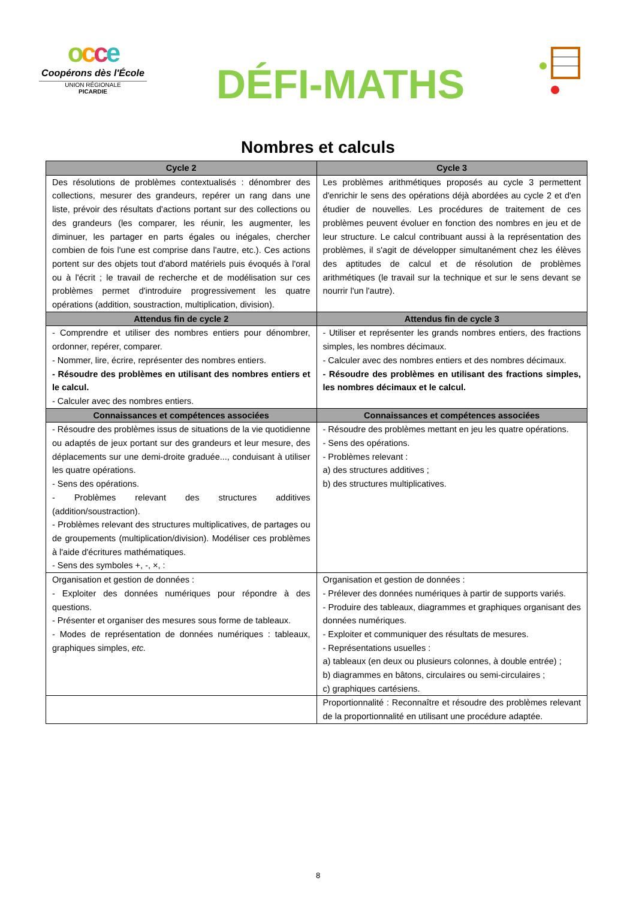occe
Coopérons dès l'École
UNION RÉGIONALE
PICARDIE
DÉFI-MATHS
Nombres et calculs
| Cycle 2 | Cycle 3 |
| --- | --- |
| Des résolutions de problèmes contextualisés : dénombrer des collections, mesurer des grandeurs, repérer un rang dans une liste, prévoir des résultats d'actions portant sur des collections ou des grandeurs (les comparer, les réunir, les augmenter, les diminuer, les partager en parts égales ou inégales, chercher combien de fois l'une est comprise dans l'autre, etc.). Ces actions portent sur des objets tout d'abord matériels puis évoqués à l'oral ou à l'écrit ; le travail de recherche et de modélisation sur ces problèmes permet d'introduire progressivement les quatre opérations (addition, soustraction, multiplication, division). | Les problèmes arithmétiques proposés au cycle 3 permettent d'enrichir le sens des opérations déjà abordées au cycle 2 et d'en étudier de nouvelles. Les procédures de traitement de ces problèmes peuvent évoluer en fonction des nombres en jeu et de leur structure. Le calcul contribuant aussi à la représentation des problèmes, il s'agit de développer simultanément chez les élèves des aptitudes de calcul et de résolution de problèmes arithmétiques (le travail sur la technique et sur le sens devant se nourrir l'un l'autre). |
| Attendus fin de cycle 2 | Attendus fin de cycle 3 |
| - Comprendre et utiliser des nombres entiers pour dénombrer, ordonner, repérer, comparer. - Nommer, lire, écrire, représenter des nombres entiers. - Résoudre des problèmes en utilisant des nombres entiers et le calcul. - Calculer avec des nombres entiers. | - Utiliser et représenter les grands nombres entiers, des fractions simples, les nombres décimaux. - Calculer avec des nombres entiers et des nombres décimaux. - Résoudre des problèmes en utilisant des fractions simples, les nombres décimaux et le calcul. |
| Connaissances et compétences associées | Connaissances et compétences associées |
| - Résoudre des problèmes issus de situations de la vie quotidienne ou adaptés de jeux portant sur des grandeurs et leur mesure, des déplacements sur une demi-droite graduée..., conduisant à utiliser les quatre opérations. - Sens des opérations. - Problèmes relevant des structures additives (addition/soustraction). - Problèmes relevant des structures multiplicatives, de partages ou de groupements (multiplication/division). Modéliser ces problèmes à l'aide d'écritures mathématiques. - Sens des symboles +, -, ×, : | - Résoudre des problèmes mettant en jeu les quatre opérations. - Sens des opérations. - Problèmes relevant : a) des structures additives ; b) des structures multiplicatives. |
| Organisation et gestion de données : - Exploiter des données numériques pour répondre à des questions. - Présenter et organiser des mesures sous forme de tableaux. - Modes de représentation de données numériques : tableaux, graphiques simples, etc. | Organisation et gestion de données : - Prélever des données numériques à partir de supports variés. - Produire des tableaux, diagrammes et graphiques organisant des données numériques. - Exploiter et communiquer des résultats de mesures. - Représentations usuelles : a) tableaux (en deux ou plusieurs colonnes, à double entrée) ; b) diagrammes en bâtons, circulaires ou semi-circulaires ; c) graphiques cartésiens. |
| | Proportionnalité : Reconnaître et résoudre des problèmes relevant de la proportionnalité en utilisant une procédure adaptée. |
8